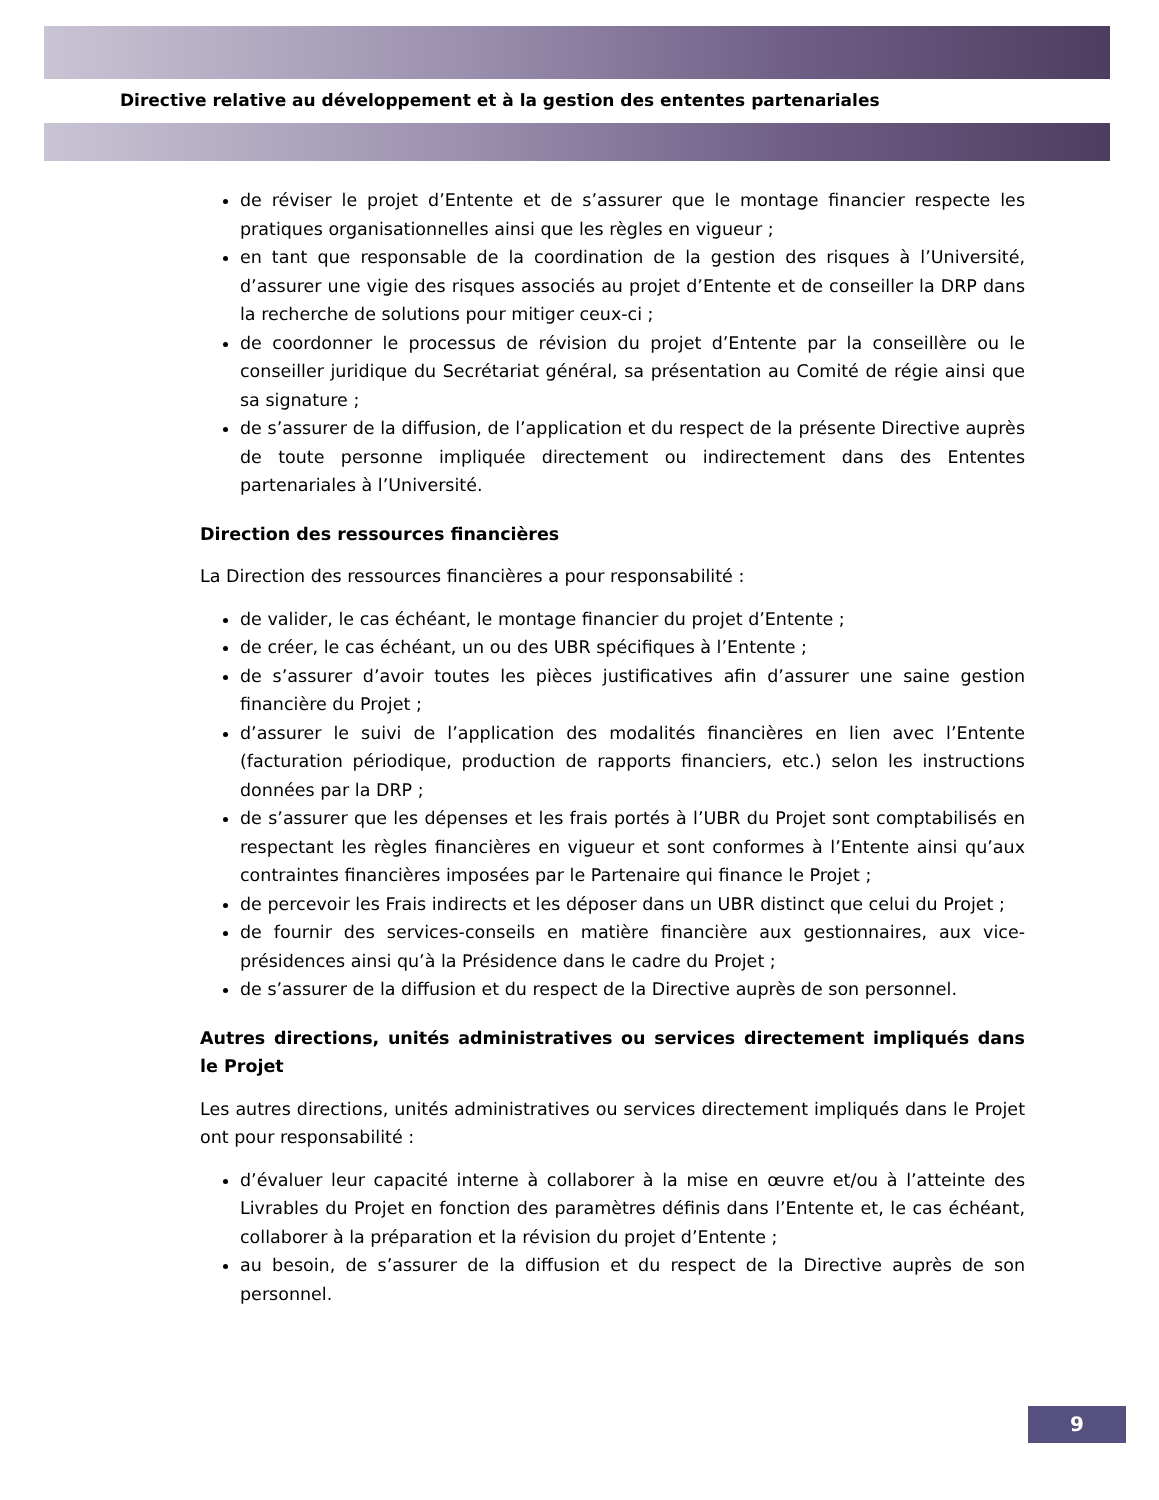Directive relative au développement et à la gestion des ententes partenariales
de réviser le projet d’Entente et de s’assurer que le montage financier respecte les pratiques organisationnelles ainsi que les règles en vigueur ;
en tant que responsable de la coordination de la gestion des risques à l’Université, d’assurer une vigie des risques associés au projet d’Entente et de conseiller la DRP dans la recherche de solutions pour mitiger ceux-ci ;
de coordonner le processus de révision du projet d’Entente par la conseillère ou le conseiller juridique du Secrétariat général, sa présentation au Comité de régie ainsi que sa signature ;
de s’assurer de la diffusion, de l’application et du respect de la présente Directive auprès de toute personne impliquée directement ou indirectement dans des Ententes partenariales à l’Université.
Direction des ressources financières
La Direction des ressources financières a pour responsabilité :
de valider, le cas échéant, le montage financier du projet d’Entente ;
de créer, le cas échéant, un ou des UBR spécifiques à l’Entente ;
de s’assurer d’avoir toutes les pièces justificatives afin d’assurer une saine gestion financière du Projet ;
d’assurer le suivi de l’application des modalités financières en lien avec l’Entente (facturation périodique, production de rapports financiers, etc.) selon les instructions données par la DRP ;
de s’assurer que les dépenses et les frais portés à l’UBR du Projet sont comptabilisés en respectant les règles financières en vigueur et sont conformes à l’Entente ainsi qu’aux contraintes financières imposées par le Partenaire qui finance le Projet ;
de percevoir les Frais indirects et les déposer dans un UBR distinct que celui du Projet ;
de fournir des services-conseils en matière financière aux gestionnaires, aux vice-présidences ainsi qu’à la Présidence dans le cadre du Projet ;
de s’assurer de la diffusion et du respect de la Directive auprès de son personnel.
Autres directions, unités administratives ou services directement impliqués dans le Projet
Les autres directions, unités administratives ou services directement impliqués dans le Projet ont pour responsabilité :
d’évaluer leur capacité interne à collaborer à la mise en œuvre et/ou à l’atteinte des Livrables du Projet en fonction des paramètres définis dans l’Entente et, le cas échéant, collaborer à la préparation et la révision du projet d’Entente ;
au besoin, de s’assurer de la diffusion et du respect de la Directive auprès de son personnel.
9